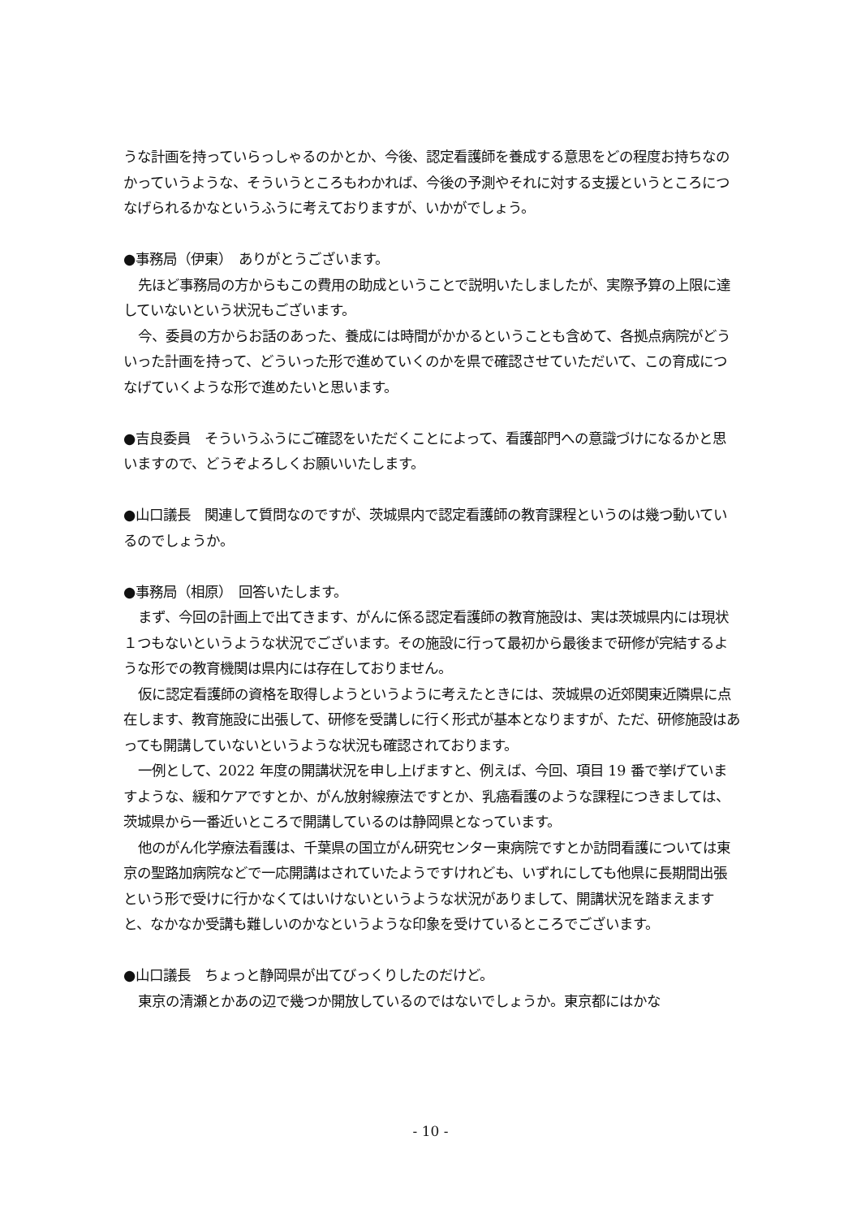うな計画を持っていらっしゃるのかとか、今後、認定看護師を養成する意思をどの程度お持ちなのかっていうような、そういうところもわかれば、今後の予測やそれに対する支援というところにつなげられるかなというふうに考えておりますが、いかがでしょう。
●事務局（伊東）　ありがとうございます。
先ほど事務局の方からもこの費用の助成ということで説明いたしましたが、実際予算の上限に達していないという状況もございます。
今、委員の方からお話のあった、養成には時間がかかるということも含めて、各拠点病院がどういった計画を持って、どういった形で進めていくのかを県で確認させていただいて、この育成につなげていくような形で進めたいと思います。
●吉良委員　そういうふうにご確認をいただくことによって、看護部門への意識づけになるかと思いますので、どうぞよろしくお願いいたします。
●山口議長　関連して質問なのですが、茨城県内で認定看護師の教育課程というのは幾つ動いているのでしょうか。
●事務局（相原）　回答いたします。
まず、今回の計画上で出てきます、がんに係る認定看護師の教育施設は、実は茨城県内には現状１つもないというような状況でございます。その施設に行って最初から最後まで研修が完結するような形での教育機関は県内には存在しておりません。
仮に認定看護師の資格を取得しようというように考えたときには、茨城県の近郊関東近隣県に点在します、教育施設に出張して、研修を受講しに行く形式が基本となりますが、ただ、研修施設はあっても開講していないというような状況も確認されております。
一例として、2022 年度の開講状況を申し上げますと、例えば、今回、項目 19 番で挙げていますような、緩和ケアですとか、がん放射線療法ですとか、乳癌看護のような課程につきましては、茨城県から一番近いところで開講しているのは静岡県となっています。
他のがん化学療法看護は、千葉県の国立がん研究センター東病院ですとか訪問看護については東京の聖路加病院などで一応開講はされていたようですけれども、いずれにしても他県に長期間出張という形で受けに行かなくてはいけないというような状況がありまして、開講状況を踏まえますと、なかなか受講も難しいのかなというような印象を受けているところでございます。
●山口議長　ちょっと静岡県が出てびっくりしたのだけど。
東京の清瀬とかあの辺で幾つか開放しているのではないでしょうか。東京都にはかな
- 10 -